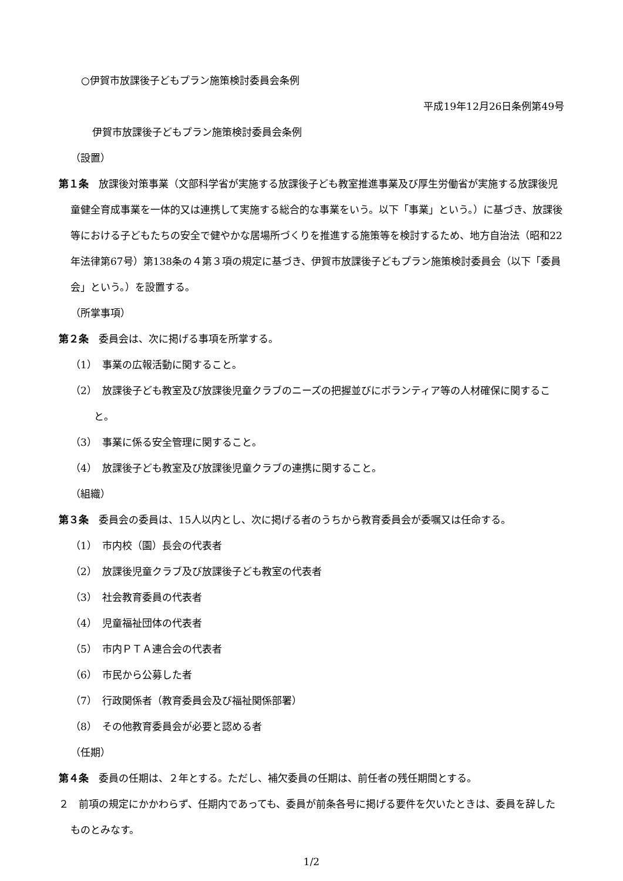○伊賀市放課後子どもプラン施策検討委員会条例
平成19年12月26日条例第49号
伊賀市放課後子どもプラン施策検討委員会条例
（設置）
第１条　放課後対策事業（文部科学省が実施する放課後子ども教室推進事業及び厚生労働省が実施する放課後児童健全育成事業を一体的又は連携して実施する総合的な事業をいう。以下「事業」という。）に基づき、放課後等における子どもたちの安全で健やかな居場所づくりを推進する施策等を検討するため、地方自治法（昭和22年法律第67号）第138条の４第３項の規定に基づき、伊賀市放課後子どもプラン施策検討委員会（以下「委員会」という。）を設置する。
（所掌事項）
第２条　委員会は、次に掲げる事項を所掌する。
（1）　事業の広報活動に関すること。
（2）　放課後子ども教室及び放課後児童クラブのニーズの把握並びにボランティア等の人材確保に関すること。
（3）　事業に係る安全管理に関すること。
（4）　放課後子ども教室及び放課後児童クラブの連携に関すること。
（組織）
第３条　委員会の委員は、15人以内とし、次に掲げる者のうちから教育委員会が委嘱又は任命する。
（1）　市内校（園）長会の代表者
（2）　放課後児童クラブ及び放課後子ども教室の代表者
（3）　社会教育委員の代表者
（4）　児童福祉団体の代表者
（5）　市内ＰＴＡ連合会の代表者
（6）　市民から公募した者
（7）　行政関係者（教育委員会及び福祉関係部署）
（8）　その他教育委員会が必要と認める者
（任期）
第４条　委員の任期は、２年とする。ただし、補欠委員の任期は、前任者の残任期間とする。
２　前項の規定にかかわらず、任期内であっても、委員が前条各号に掲げる要件を欠いたときは、委員を辞したものとみなす。
1/2